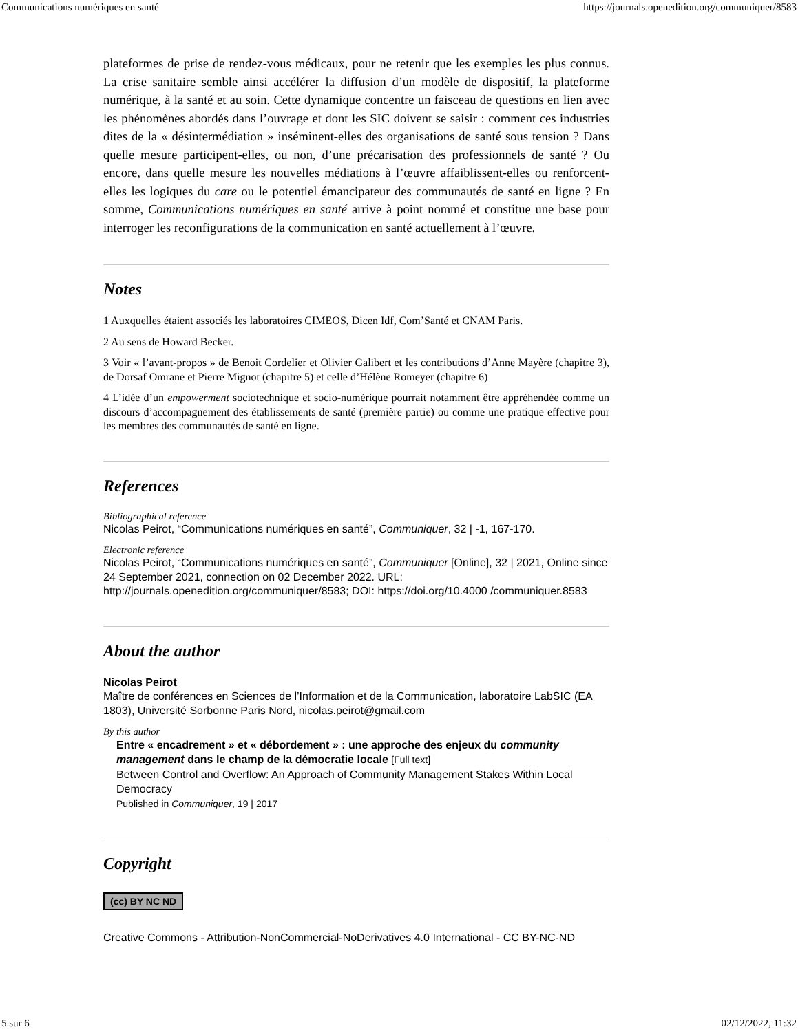Communications numériques en santé https://journals.openedition.org/communiquer/8583
plateformes de prise de rendez-vous médicaux, pour ne retenir que les exemples les plus connus. La crise sanitaire semble ainsi accélérer la diffusion d’un modèle de dispositif, la plateforme numérique, à la santé et au soin. Cette dynamique concentre un faisceau de questions en lien avec les phénomènes abordés dans l’ouvrage et dont les SIC doivent se saisir : comment ces industries dites de la « désintermédiation » inséminent-elles des organisations de santé sous tension ? Dans quelle mesure participent-elles, ou non, d’une précarisation des professionnels de santé ? Ou encore, dans quelle mesure les nouvelles médiations à l’œuvre affaiblissent-elles ou renforcent-elles les logiques du care ou le potentiel émancipateur des communautés de santé en ligne ? En somme, Communications numériques en santé arrive à point nommé et constitue une base pour interroger les reconfigurations de la communication en santé actuellement à l’œuvre.
Notes
1 Auxquelles étaient associés les laboratoires CIMEOS, Dicen Idf, Com’Santé et CNAM Paris.
2 Au sens de Howard Becker.
3 Voir « l’avant-propos » de Benoit Cordelier et Olivier Galibert et les contributions d’Anne Mayère (chapitre 3), de Dorsaf Omrane et Pierre Mignot (chapitre 5) et celle d’Hélène Romeyer (chapitre 6)
4 L’idée d’un empowerment sociotechnique et socio-numérique pourrait notamment être appréhendée comme un discours d’accompagnement des établissements de santé (première partie) ou comme une pratique effective pour les membres des communautés de santé en ligne.
References
Bibliographical reference
Nicolas Peirot, “Communications numériques en santé”, Communiquer, 32 | -1, 167-170.
Electronic reference
Nicolas Peirot, “Communications numériques en santé”, Communiquer [Online], 32 | 2021, Online since 24 September 2021, connection on 02 December 2022. URL: http://journals.openedition.org/communiquer/8583; DOI: https://doi.org/10.4000 /communiquer.8583
About the author
Nicolas Peirot
Maître de conférences en Sciences de l’Information et de la Communication, laboratoire LabSIC (EA 1803), Université Sorbonne Paris Nord, nicolas.peirot@gmail.com
By this author
Entre « encadrement » et « débordement » : une approche des enjeux du community management dans le champ de la démocratie locale [Full text]
Between Control and Overflow: An Approach of Community Management Stakes Within Local Democracy
Published in Communiquer, 19 | 2017
Copyright
(cc) BY NC ND
Creative Commons - Attribution-NonCommercial-NoDerivatives 4.0 International - CC BY-NC-ND
5 sur 6 02/12/2022, 11:32